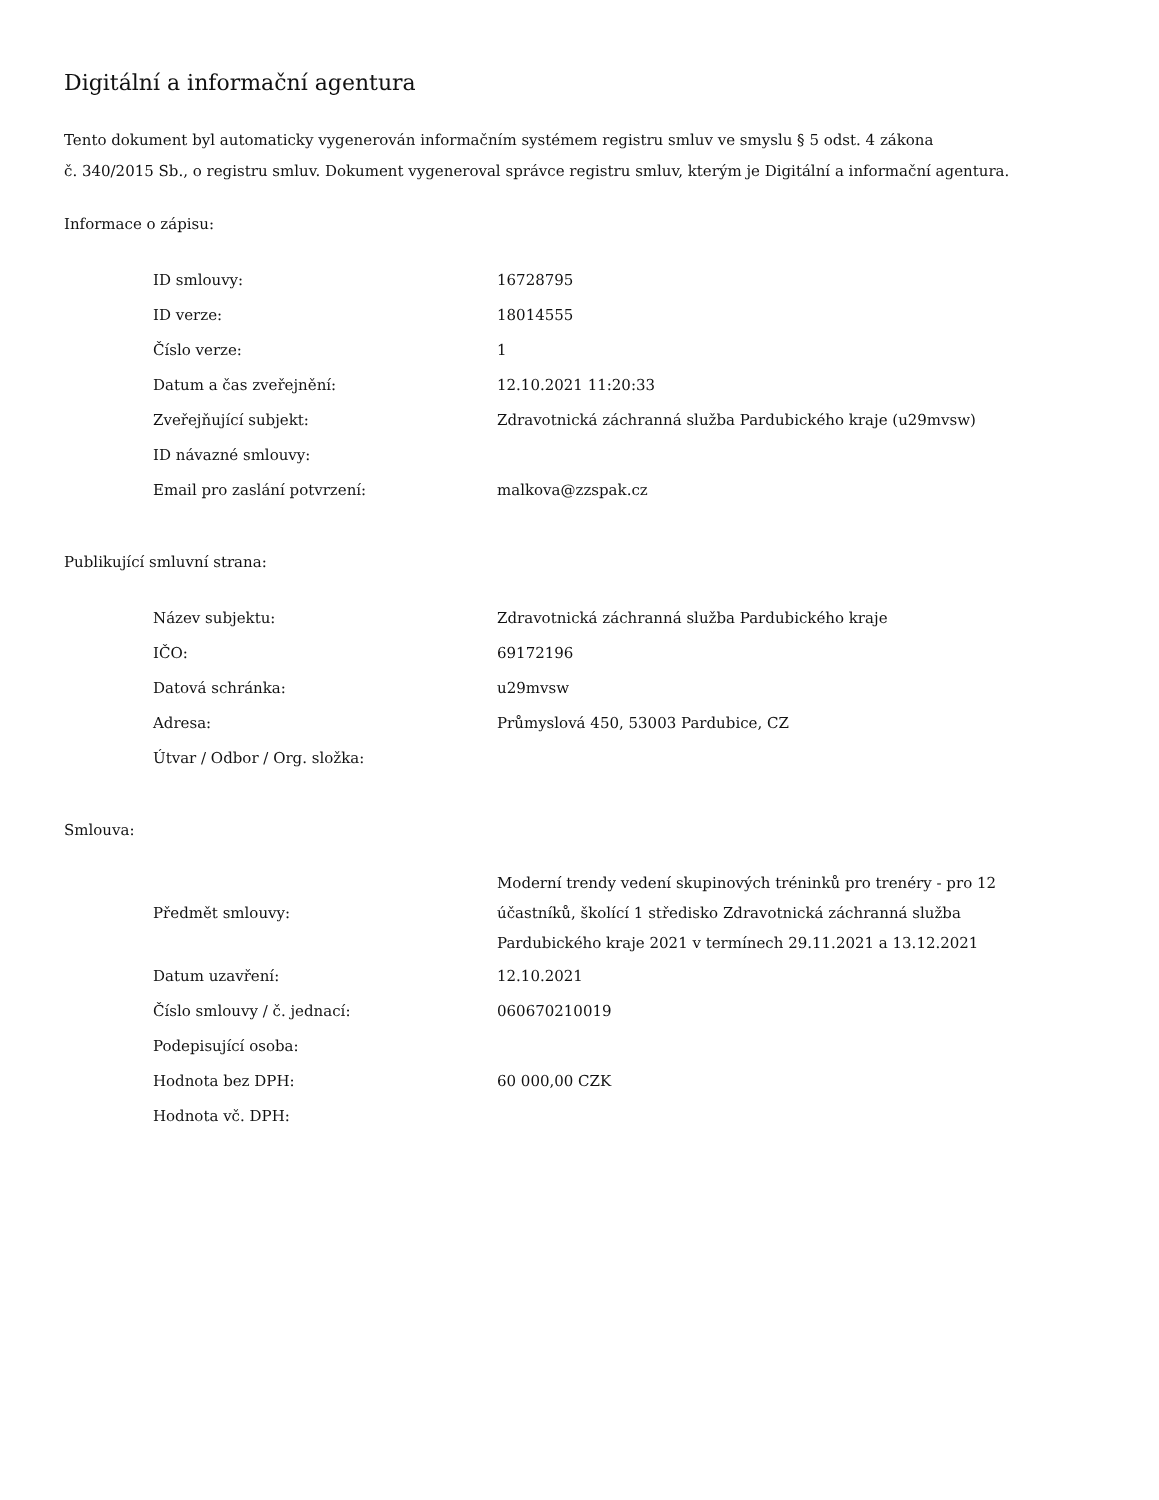Digitální a informační agentura
Tento dokument byl automaticky vygenerován informačním systémem registru smluv ve smyslu § 5 odst. 4 zákona
č. 340/2015 Sb., o registru smluv. Dokument vygeneroval správce registru smluv, kterým je Digitální a informační agentura.
Informace o zápisu:
| ID smlouvy: | 16728795 |
| ID verze: | 18014555 |
| Číslo verze: | 1 |
| Datum a čas zveřejnění: | 12.10.2021 11:20:33 |
| Zveřejňující subjekt: | Zdravotnická záchranná služba Pardubického kraje (u29mvsw) |
| ID návazné smlouvy: | |
| Email pro zaslání potvrzení: | malkova@zzspak.cz |
Publikující smluvní strana:
| Název subjektu: | Zdravotnická záchranná služba Pardubického kraje |
| IČO: | 69172196 |
| Datová schránka: | u29mvsw |
| Adresa: | Průmyslová 450, 53003 Pardubice, CZ |
| Útvar / Odbor / Org. složka: | |
Smlouva:
| Předmět smlouvy: | Moderní trendy vedení skupinových tréninků pro trenéry - pro 12 účastníků, školící 1 středisko Zdravotnická záchranná služba Pardubického kraje 2021 v termínech 29.11.2021 a 13.12.2021 |
| Datum uzavření: | 12.10.2021 |
| Číslo smlouvy / č. jednací: | 060670210019 |
| Podepisující osoba: | |
| Hodnota bez DPH: | 60 000,00 CZK |
| Hodnota vč. DPH: | |